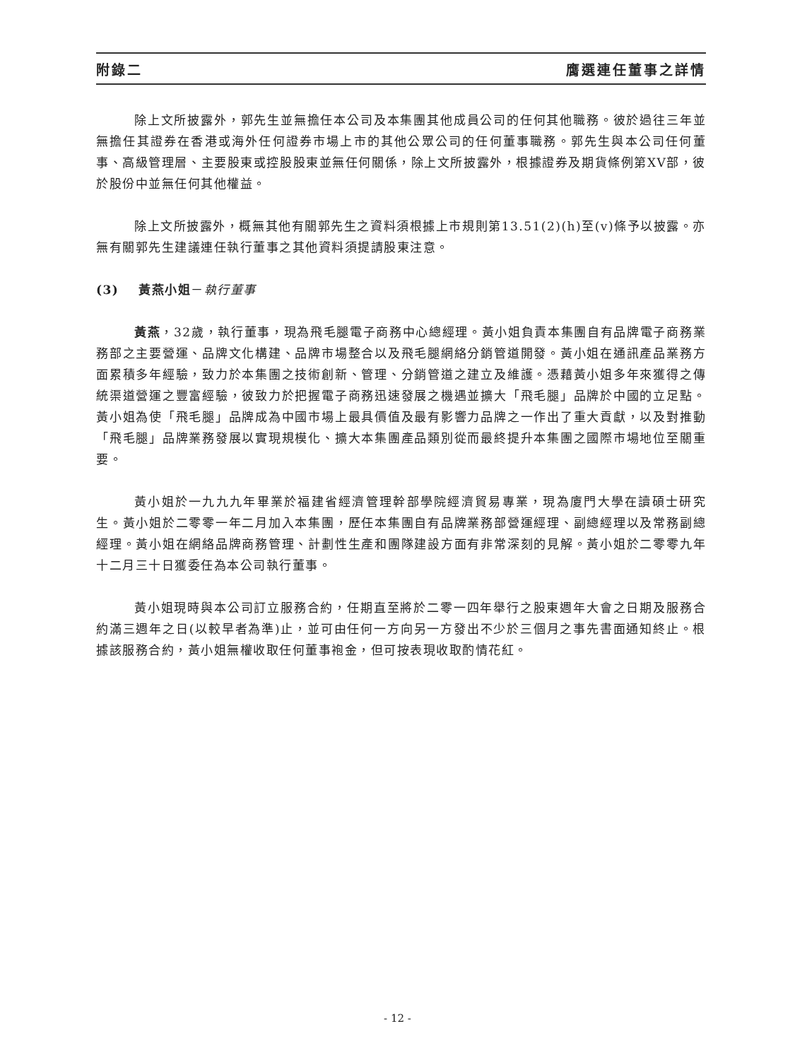附錄二 膺選連任董事之詳情
除上文所披露外，郭先生並無擔任本公司及本集團其他成員公司的任何其他職務。彼於過往三年並無擔任其證券在香港或海外任何證券市場上市的其他公眾公司的任何董事職務。郭先生與本公司任何董事、高級管理層、主要股東或控股股東並無任何關係，除上文所披露外，根據證券及期貨條例第XV部，彼於股份中並無任何其他權益。
除上文所披露外，概無其他有關郭先生之資料須根據上市規則第13.51(2)(h)至(v)條予以披露。亦無有關郭先生建議連任執行董事之其他資料須提請股東注意。
(3) 黃燕小姐－執行董事
黃燕，32歲，執行董事，現為飛毛腿電子商務中心總經理。黃小姐負責本集團自有品牌電子商務業務部之主要營運、品牌文化構建、品牌市場整合以及飛毛腿網絡分銷管道開發。黃小姐在通訊產品業務方面累積多年經驗，致力於本集團之技術創新、管理、分銷管道之建立及維護。憑藉黃小姐多年來獲得之傳統渠道營運之豐富經驗，彼致力於把握電子商務迅速發展之機遇並擴大「飛毛腿」品牌於中國的立足點。黃小姐為使「飛毛腿」品牌成為中國市場上最具價值及最有影響力品牌之一作出了重大貢獻，以及對推動「飛毛腿」品牌業務發展以實現規模化、擴大本集團產品類別從而最終提升本集團之國際市場地位至關重要。
黃小姐於一九九九年畢業於福建省經濟管理幹部學院經濟貿易專業，現為廈門大學在讀碩士研究生。黃小姐於二零零一年二月加入本集團，歷任本集團自有品牌業務部營運經理、副總經理以及常務副總經理。黃小姐在網絡品牌商務管理、計劃性生產和團隊建設方面有非常深刻的見解。黃小姐於二零零九年十二月三十日獲委任為本公司執行董事。
黃小姐現時與本公司訂立服務合約，任期直至將於二零一四年舉行之股東週年大會之日期及服務合約滿三週年之日(以較早者為準)止，並可由任何一方向另一方發出不少於三個月之事先書面通知終止。根據該服務合約，黃小姐無權收取任何董事袍金，但可按表現收取酌情花紅。
- 12 -